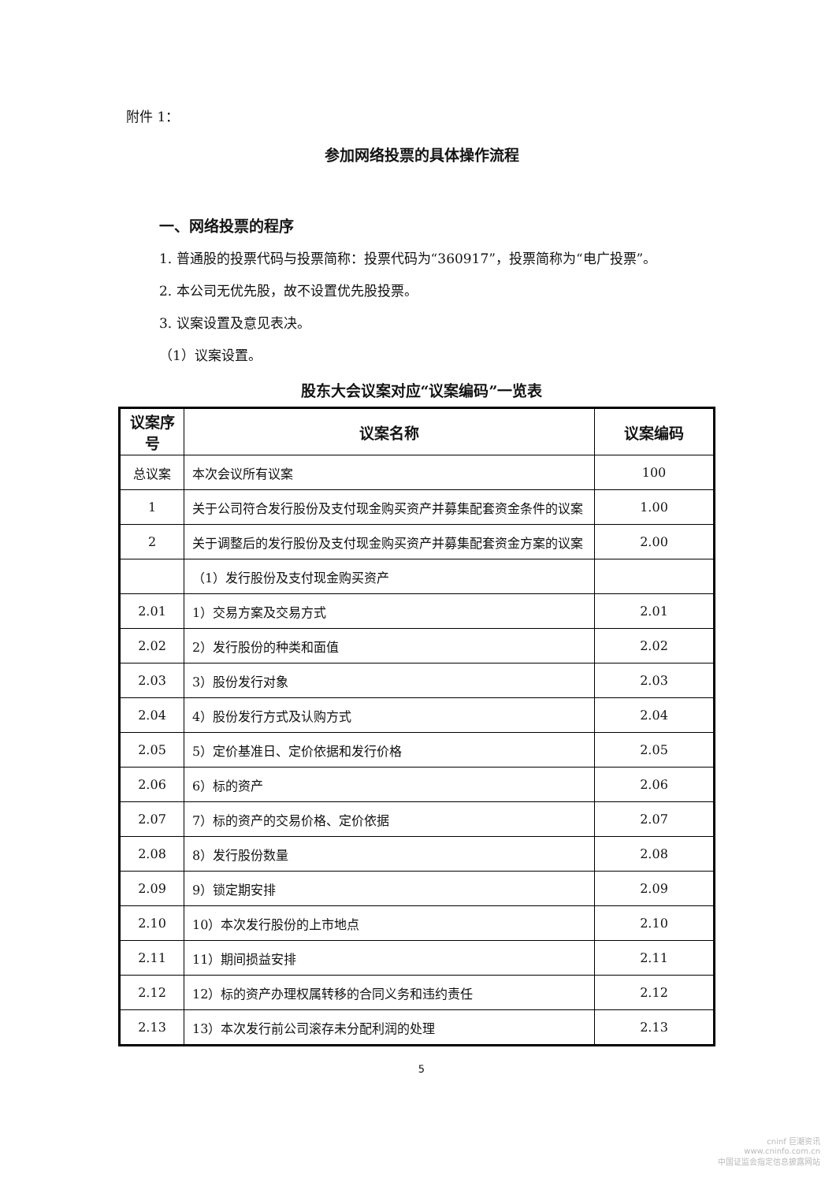附件 1：
参加网络投票的具体操作流程
一、网络投票的程序
1. 普通股的投票代码与投票简称：投票代码为“360917”，投票简称为“电广投票”。
2. 本公司无优先股，故不设置优先股投票。
3. 议案设置及意见表决。
（1）议案设置。
股东大会议案对应“议案编码”一览表
| 议案序号 | 议案名称 | 议案编码 |
| --- | --- | --- |
| 总议案 | 本次会议所有议案 | 100 |
| 1 | 关于公司符合发行股份及支付现金购买资产并募集配套资金条件的议案 | 1.00 |
| 2 | 关于调整后的发行股份及支付现金购买资产并募集配套资金方案的议案 | 2.00 |
| | （1）发行股份及支付现金购买资产 | |
| 2.01 | 1）交易方案及交易方式 | 2.01 |
| 2.02 | 2）发行股份的种类和面值 | 2.02 |
| 2.03 | 3）股份发行对象 | 2.03 |
| 2.04 | 4）股份发行方式及认购方式 | 2.04 |
| 2.05 | 5）定价基准日、定价依据和发行价格 | 2.05 |
| 2.06 | 6）标的资产 | 2.06 |
| 2.07 | 7）标的资产的交易价格、定价依据 | 2.07 |
| 2.08 | 8）发行股份数量 | 2.08 |
| 2.09 | 9）锁定期安排 | 2.09 |
| 2.10 | 10）本次发行股份的上市地点 | 2.10 |
| 2.11 | 11）期间损益安排 | 2.11 |
| 2.12 | 12）标的资产办理权属转移的合同义务和违约责任 | 2.12 |
| 2.13 | 13）本次发行前公司滚存未分配利润的处理 | 2.13 |
5
cninf 巨潮资讯
www.cninfo.com.cn
中国证监会指定信息披露网站